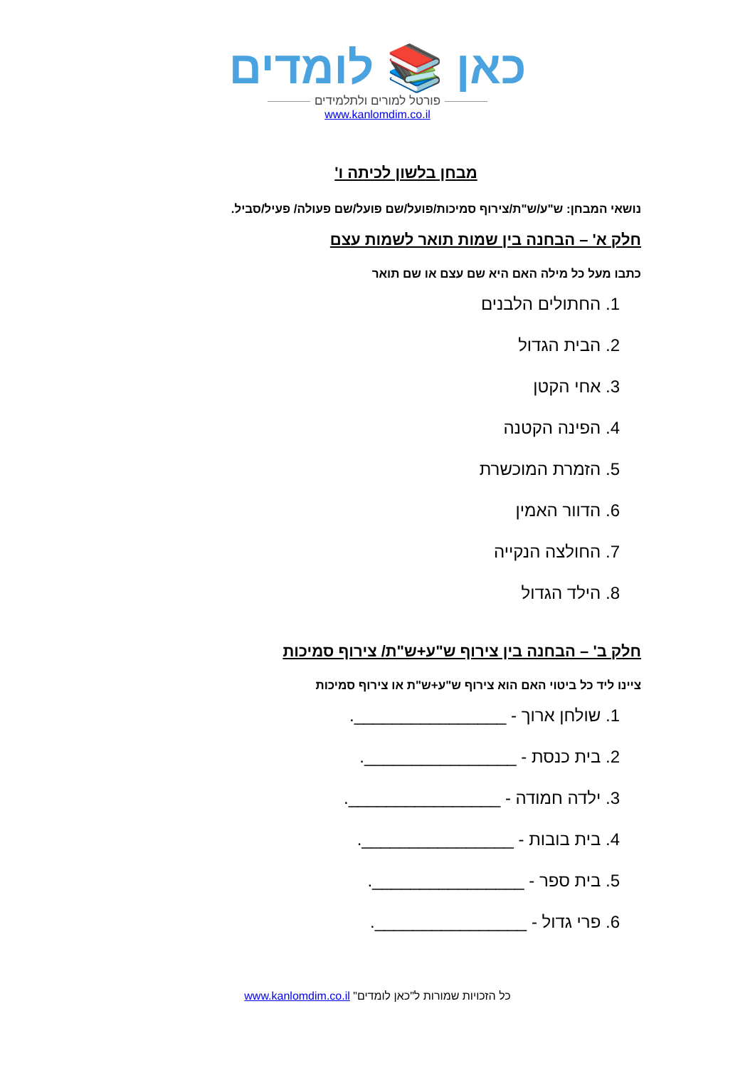כאן 📚 לומדים
פורטל למורים ולתלמידים
www.kanlomdim.co.il
מבחן בלשון לכיתה ו'
נושאי המבחן: ש"ע/ש"ת/צירוף סמיכות/פועל/שם פועל/שם פעולה/ פעיל/סביל.
חלק א' – הבחנה בין שמות תואר לשמות עצם
כתבו מעל כל מילה האם היא שם עצם או שם תואר
1. החתולים הלבנים
2. הבית הגדול
3. אחי הקטן
4. הפינה הקטנה
5. הזמרת המוכשרת
6. הדוור האמין
7. החולצה הנקייה
8. הילד הגדול
חלק ב' – הבחנה בין צירוף ש"ע+ש"ת/ צירוף סמיכות
ציינו ליד כל ביטוי האם הוא צירוף ש"ע+ש"ת או צירוף סמיכות
1. שולחן ארוך - ________________.
2. בית כנסת - ________________.
3. ילדה חמודה - ________________.
4. בית בובות - ________________.
5. בית ספר - ________________.
6. פרי גדול - ________________.
כל הזכויות שמורות ל"כאן לומדים" www.kanlomdim.co.il